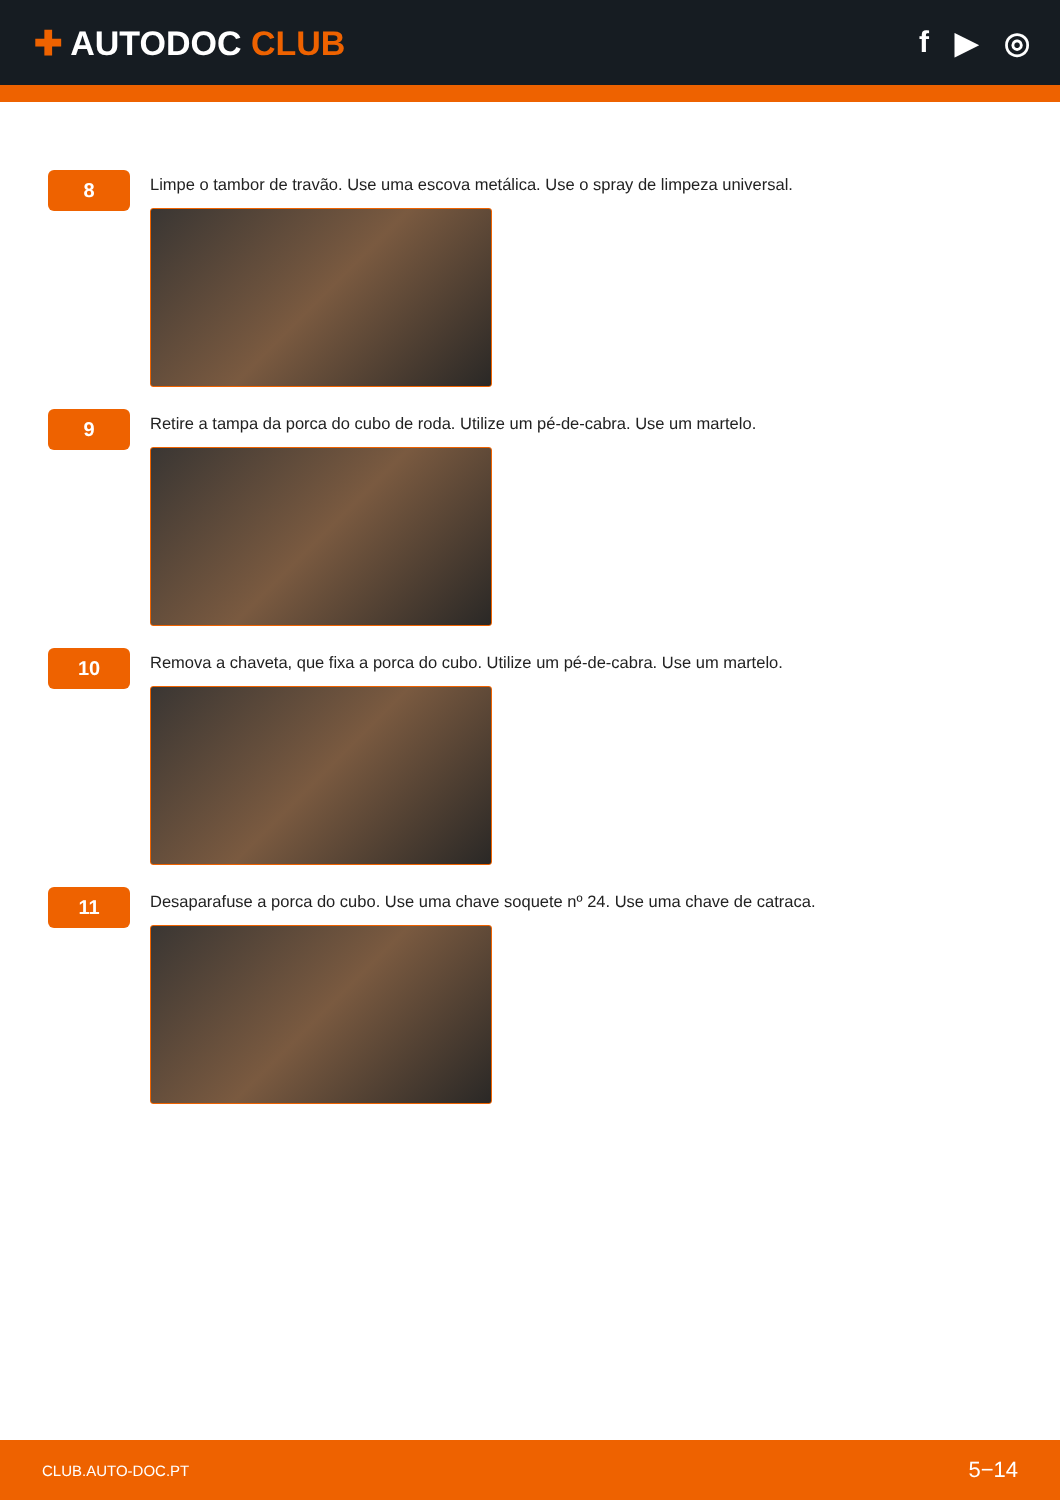✚ AUTODOC CLUB f ▶ ◎
8
Limpe o tambor de travão. Use uma escova metálica. Use o spray de limpeza universal.
9
Retire a tampa da porca do cubo de roda. Utilize um pé-de-cabra. Use um martelo.
10
Remova a chaveta, que fixa a porca do cubo. Utilize um pé-de-cabra. Use um martelo.
11
Desaparafuse a porca do cubo. Use uma chave soquete nº 24. Use uma chave de catraca.
CLUB.AUTO-DOC.PT 5−14